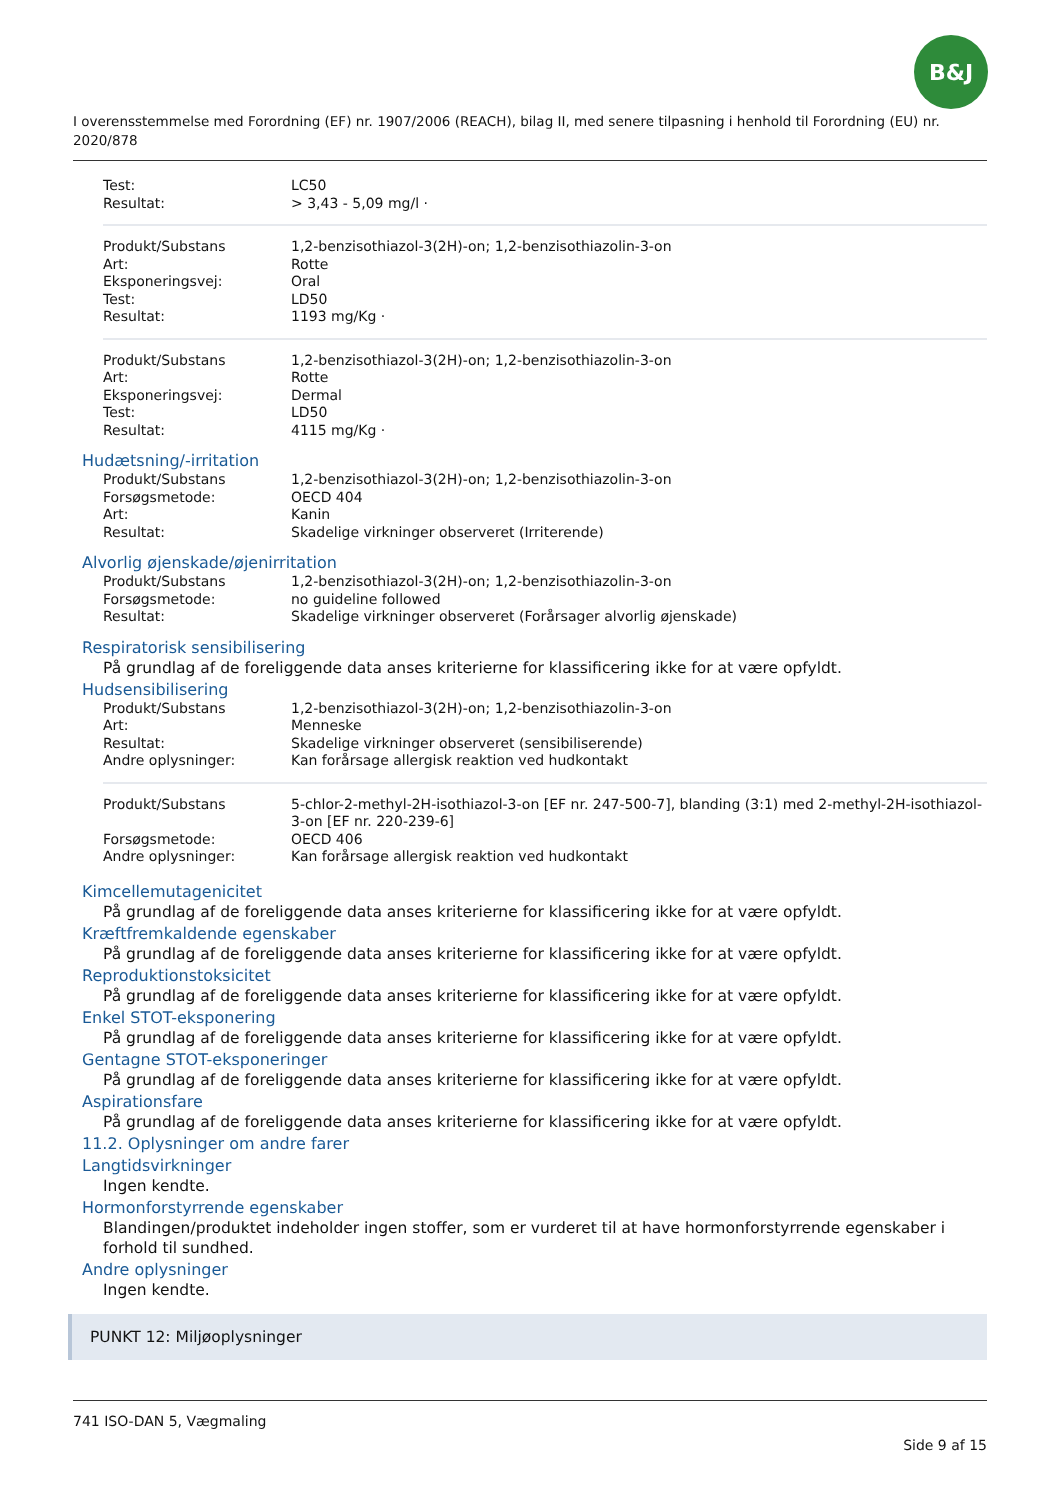B&J
I overensstemmelse med Forordning (EF) nr. 1907/2006 (REACH), bilag II, med senere tilpasning i henhold til Forordning (EU) nr. 2020/878
| Test: | LC50 |
| Resultat: | > 3,43 - 5,09 mg/l · |
| Produkt/Substans | 1,2-benzisothiazol-3(2H)-on; 1,2-benzisothiazolin-3-on |
| Art: | Rotte |
| Eksponeringsvej: | Oral |
| Test: | LD50 |
| Resultat: | 1193 mg/Kg · |
| Produkt/Substans | 1,2-benzisothiazol-3(2H)-on; 1,2-benzisothiazolin-3-on |
| Art: | Rotte |
| Eksponeringsvej: | Dermal |
| Test: | LD50 |
| Resultat: | 4115 mg/Kg · |
Hudætsning/-irritation
| Produkt/Substans | 1,2-benzisothiazol-3(2H)-on; 1,2-benzisothiazolin-3-on |
| Forsøgsmetode: | OECD 404 |
| Art: | Kanin |
| Resultat: | Skadelige virkninger observeret (Irriterende) |
Alvorlig øjenskade/øjenirritation
| Produkt/Substans | 1,2-benzisothiazol-3(2H)-on; 1,2-benzisothiazolin-3-on |
| Forsøgsmetode: | no guideline followed |
| Resultat: | Skadelige virkninger observeret (Forårsager alvorlig øjenskade) |
Respiratorisk sensibilisering
På grundlag af de foreliggende data anses kriterierne for klassificering ikke for at være opfyldt.
Hudsensibilisering
| Produkt/Substans | 1,2-benzisothiazol-3(2H)-on; 1,2-benzisothiazolin-3-on |
| Art: | Menneske |
| Resultat: | Skadelige virkninger observeret (sensibiliserende) |
| Andre oplysninger: | Kan forårsage allergisk reaktion ved hudkontakt |
| Produkt/Substans | 5-chlor-2-methyl-2H-isothiazol-3-on [EF nr. 247-500-7], blanding (3:1) med 2-methyl-2H-isothiazol-3-on [EF nr. 220-239-6] |
| Forsøgsmetode: | OECD 406 |
| Andre oplysninger: | Kan forårsage allergisk reaktion ved hudkontakt |
Kimcellemutagenicitet
På grundlag af de foreliggende data anses kriterierne for klassificering ikke for at være opfyldt.
Kræftfremkaldende egenskaber
På grundlag af de foreliggende data anses kriterierne for klassificering ikke for at være opfyldt.
Reproduktionstoksicitet
På grundlag af de foreliggende data anses kriterierne for klassificering ikke for at være opfyldt.
Enkel STOT-eksponering
På grundlag af de foreliggende data anses kriterierne for klassificering ikke for at være opfyldt.
Gentagne STOT-eksponeringer
På grundlag af de foreliggende data anses kriterierne for klassificering ikke for at være opfyldt.
Aspirationsfare
På grundlag af de foreliggende data anses kriterierne for klassificering ikke for at være opfyldt.
11.2. Oplysninger om andre farer
Langtidsvirkninger
Ingen kendte.
Hormonforstyrrende egenskaber
Blandingen/produktet indeholder ingen stoffer, som er vurderet til at have hormonforstyrrende egenskaber i forhold til sundhed.
Andre oplysninger
Ingen kendte.
PUNKT 12: Miljøoplysninger
741 ISO-DAN 5, Vægmaling
Side 9 af 15